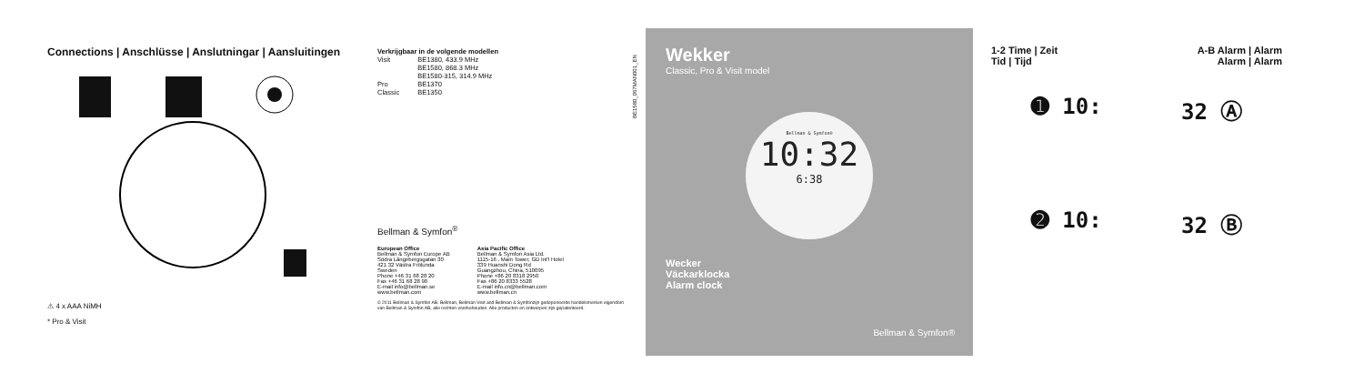Connections | Anschlüsse | Anslutningar | Aansluitingen
⚠ 4 x AAA NiMH
* Pro & Visit
Verkrijgbaar in de volgende modellen
| Visit | BE1380, 433.9 MHz BE1580, 868.3 MHz BE1580-315, 314.9 MHz |
| Pro | BE1370 |
| Classic | BE1350 |
Bellman & Symfon<sup>®</sup>
European Office
Bellman & Symfon Europe AB
Södra Långebergsgatan 30
421 32 Västra Frölunda
Sweden
Phone +46 31 68 28 20
Fax +46 31 68 28 90
E-mail info@bellman.se
www.bellman.com
Asia Pacific Office
Bellman & Symfon Asia Ltd.
1115-16 , Main Tower, GD Int'l Hotel
339 Huanshi Dong Rd
Guangzhou, China, 510095
Phone +86 20 8318 2950
Fax +86 20 8333 5528
E-mail info.cn@bellman.com
www.bellman.cn
© 2011 Bellman & Symfon AB. Bellman, Bellman Visit and Bellman & Symfonzijn gedeponeerde handelsmerken eigendom van Bellman & Symfon AB, alle rechten voorbehouden. Alle producten en ontwerpen zijn gepatenteerd.
BE1580_067MAN001_EN
Wekker
Classic, Pro & Visit model
Bellman & Symfon®
10:32
6:38
Wecker
Väckarklocka
Alarm clock
Bellman & Symfon®
1-2 Time | Zeit
Tid | Tijd
A-B Alarm | Alarm
Alarm | Alarm
➊ 10: 32 Ⓐ
➋ 10: 32 Ⓑ